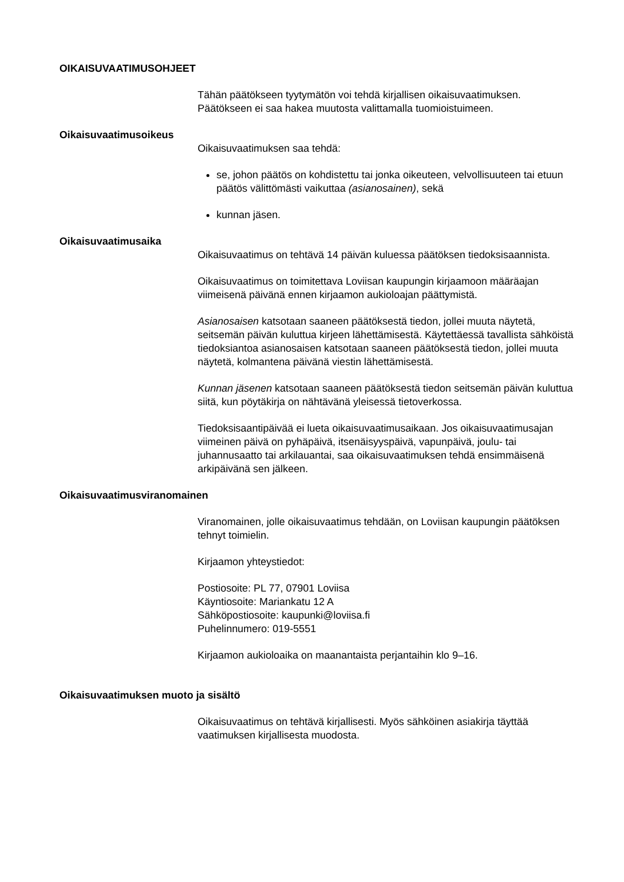OIKAISUVAATIMUSOHJEET
Tähän päätökseen tyytymätön voi tehdä kirjallisen oikaisuvaatimuksen. Päätökseen ei saa hakea muutosta valittamalla tuomioistuimeen.
Oikaisuvaatimusoikeus
Oikaisuvaatimuksen saa tehdä:
se, johon päätös on kohdistettu tai jonka oikeuteen, velvollisuuteen tai etuun päätös välittömästi vaikuttaa (asianosainen), sekä
kunnan jäsen.
Oikaisuvaatimusaika
Oikaisuvaatimus on tehtävä 14 päivän kuluessa päätöksen tiedoksisaannista.
Oikaisuvaatimus on toimitettava Loviisan kaupungin kirjaamoon määräajan viimeisenä päivänä ennen kirjaamon aukioloajan päättymistä.
Asianosaisen katsotaan saaneen päätöksestä tiedon, jollei muuta näytetä, seitsemän päivän kuluttua kirjeen lähettämisestä. Käytettäessä tavallista sähköistä tiedoksiantoa asianosaisen katsotaan saaneen päätöksestä tiedon, jollei muuta näytetä, kolmantena päivänä viestin lähettämisestä.
Kunnan jäsenen katsotaan saaneen päätöksestä tiedon seitsemän päivän kuluttua siitä, kun pöytäkirja on nähtävänä yleisessä tietoverkossa.
Tiedoksisaantipäivää ei lueta oikaisuvaatimusaikaan. Jos oikaisuvaatimusajan viimeinen päivä on pyhäpäivä, itsenäisyyspäivä, vapunpäivä, joulu- tai juhannusaatto tai arkilauantai, saa oikaisuvaatimuksen tehdä ensimmäisenä arkipäivänä sen jälkeen.
Oikaisuvaatimusviranomainen
Viranomainen, jolle oikaisuvaatimus tehdään, on Loviisan kaupungin päätöksen tehnyt toimielin.
Kirjaamon yhteystiedot:
Postiosoite: PL 77, 07901 Loviisa
Käyntiosoite: Mariankatu 12 A
Sähköpostiosoite: kaupunki@loviisa.fi
Puhelinnumero: 019-5551
Kirjaamon aukioloaika on maanantaista perjantaihin klo 9–16.
Oikaisuvaatimuksen muoto ja sisältö
Oikaisuvaatimus on tehtävä kirjallisesti. Myös sähköinen asiakirja täyttää vaatimuksen kirjallisesta muodosta.